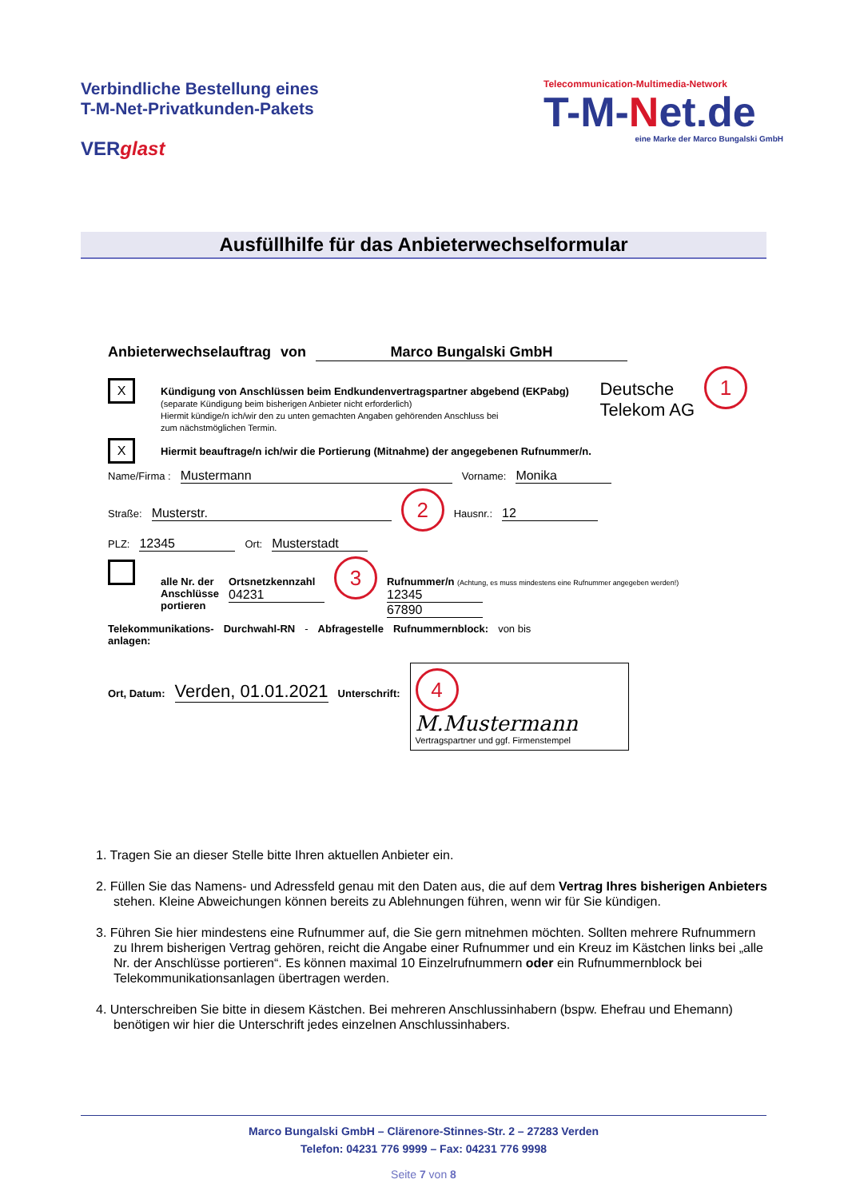Verbindliche Bestellung eines
T-M-Net-Privatkunden-Pakets
VERglast
Telecommunication-Multimedia-Network
T-M-Net.de
eine Marke der Marco Bungalski GmbH
Ausfüllhilfe für das Anbieterwechselformular
Anbieterwechselauftrag von Marco Bungalski GmbH
X
Kündigung von Anschlüssen beim Endkundenvertragspartner abgebend (EKPabg)
(separate Kündigung beim bisherigen Anbieter nicht erforderlich)
Hiermit kündige/n ich/wir den zu unten gemachten Angaben gehörenden Anschluss bei
zum nächstmöglichen Termin.
Deutsche
Telekom AG 1
X Hiermit beauftrage/n ich/wir die Portierung (Mitnahme) der angegebenen Rufnummer/n.
Name/Firma : Mustermann Vorname: Monika
Straße: Musterstr. 2 Hausnr.: 12
PLZ: 12345 Ort: Musterstadt
alle Nr. der
Anschlüsse
portieren
Ortsnetzkennzahl
04231
3
Rufnummer/n (Achtung, es muss mindestens eine Rufnummer angegeben werden!)
12345
67890
Telekommunikations-
anlagen: Durchwahl-RN - Abfragestelle Rufnummernblock: von bis
Ort, Datum: Verden, 01.01.2021 Unterschrift:
4
M.Mustermann
Vertragspartner und ggf. Firmenstempel
1. Tragen Sie an dieser Stelle bitte Ihren aktuellen Anbieter ein.
2. Füllen Sie das Namens- und Adressfeld genau mit den Daten aus, die auf dem Vertrag Ihres bisherigen Anbieters stehen. Kleine Abweichungen können bereits zu Ablehnungen führen, wenn wir für Sie kündigen.
3. Führen Sie hier mindestens eine Rufnummer auf, die Sie gern mitnehmen möchten. Sollten mehrere Rufnummern zu Ihrem bisherigen Vertrag gehören, reicht die Angabe einer Rufnummer und ein Kreuz im Kästchen links bei „alle Nr. der Anschlüsse portieren“. Es können maximal 10 Einzelrufnummern oder ein Rufnummernblock bei Telekommunikationsanlagen übertragen werden.
4. Unterschreiben Sie bitte in diesem Kästchen. Bei mehreren Anschlussinhabern (bspw. Ehefrau und Ehemann) benötigen wir hier die Unterschrift jedes einzelnen Anschlussinhabers.
Marco Bungalski GmbH – Clärenore-Stinnes-Str. 2 – 27283 Verden
Telefon: 04231 776 9999 – Fax: 04231 776 9998
Seite 7 von 8